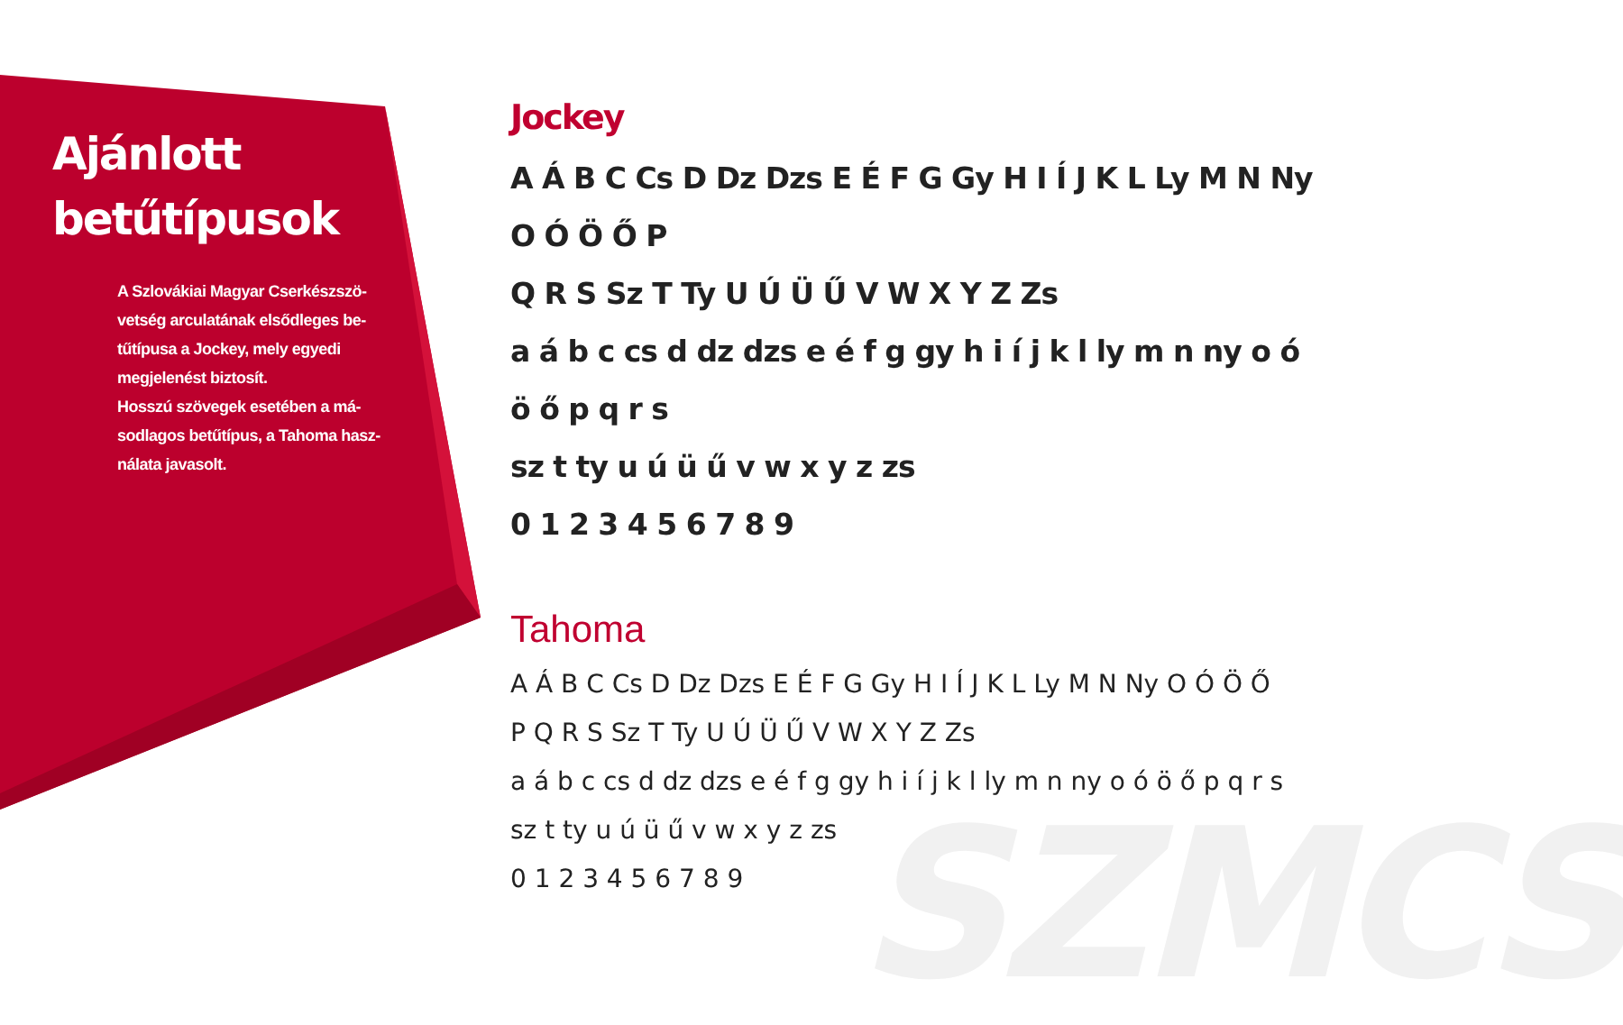SZMCS
Ajánlott betűtípusok
A Szlovákiai Magyar Cserkészszö-vetség arculatának elsődleges be-tűtípusa a Jockey, mely egyedi megjelenést biztosít.
Hosszú szövegek esetében a má-sodlagos betűtípus, a Tahoma hasz-nálata javasolt.
Jockey
A Á B C Cs D Dz Dzs E É F G Gy H I Í J K L Ly M N Ny O Ó Ö Ő P
Q R S Sz T Ty U Ú Ü Ű V W X Y Z Zs
a á b c cs d dz dzs e é f g gy h i í j k l ly m n ny o ó ö ő p q r s
sz t ty u ú ü ű v w x y z zs
0 1 2 3 4 5 6 7 8 9
Tahoma
A Á B C Cs D Dz Dzs E É F G Gy H I Í J K L Ly M N Ny O Ó Ö Ő
P Q R S Sz T Ty U Ú Ü Ű V W X Y Z Zs
a á b c cs d dz dzs e é f g gy h i í j k l ly m n ny o ó ö ő p q r s
sz t ty u ú ü ű v w x y z zs
0 1 2 3 4 5 6 7 8 9